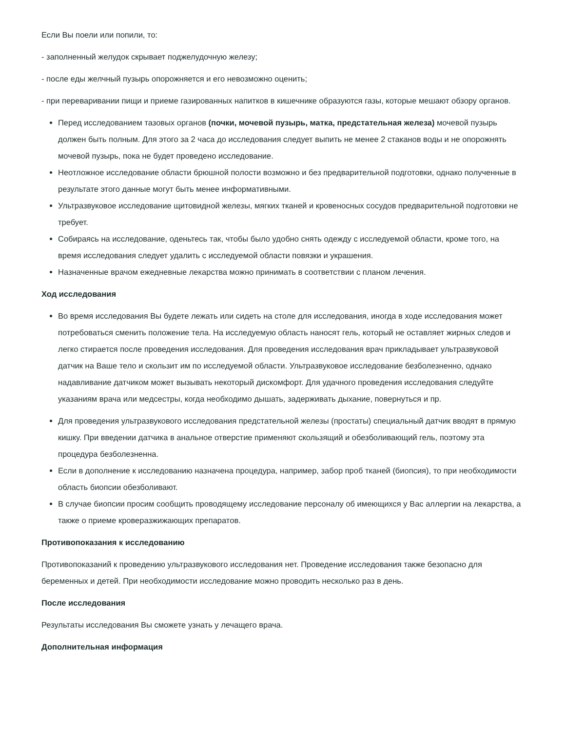Если Вы поели или попили, то:
- заполненный желудок скрывает поджелудочную железу;
- после еды желчный пузырь опорожняется и его невозможно оценить;
- при переваривании пищи и приеме газированных напитков в кишечнике образуются газы, которые мешают обзору органов.
Перед исследованием тазовых органов (почки, мочевой пузырь, матка, предстательная железа) мочевой пузырь должен быть полным. Для этого за 2 часа до исследования следует выпить не менее 2 стаканов воды и не опорожнять мочевой пузырь, пока не будет проведено исследование.
Неотложное исследование области брюшной полости возможно и без предварительной подготовки, однако полученные в результате этого данные могут быть менее информативными.
Ультразвуковое исследование щитовидной железы, мягких тканей и кровеносных сосудов предварительной подготовки не требует.
Собираясь на исследование, оденьтесь так, чтобы было удобно снять одежду с исследуемой области, кроме того, на время исследования следует удалить с исследуемой области повязки и украшения.
Назначенные врачом ежедневные лекарства можно принимать в соответствии с планом лечения.
Ход исследования
Во время исследования Вы будете лежать или сидеть на столе для исследования, иногда в ходе исследования может потребоваться сменить положение тела. На исследуемую область наносят гель, который не оставляет жирных следов и легко стирается после проведения исследования. Для проведения исследования врач прикладывает ультразвуковой датчик на Ваше тело и скользит им по исследуемой области. Ультразвуковое исследование безболезненно, однако надавливание датчиком может вызывать некоторый дискомфорт. Для удачного проведения исследования следуйте указаниям врача или медсестры, когда необходимо дышать, задерживать дыхание, повернуться и пр.
Для проведения ультразвукового исследования предстательной железы (простаты) специальный датчик вводят в прямую кишку. При введении датчика в анальное отверстие применяют скользящий и обезболивающий гель, поэтому эта процедура безболезненна.
Если в дополнение к исследованию назначена процедура, например, забор проб тканей (биопсия), то при необходимости область биопсии обезболивают.
В случае биопсии просим сообщить проводящему исследование персоналу об имеющихся у Вас аллергии на лекарства, а также о приеме кроверазжижающих препаратов.
Противопоказания к исследованию
Противопоказаний к проведению ультразвукового исследования нет. Проведение исследования также безопасно для беременных и детей. При необходимости исследование можно проводить несколько раз в день.
После исследования
Результаты исследования Вы сможете узнать у лечащего врача.
Дополнительная информация